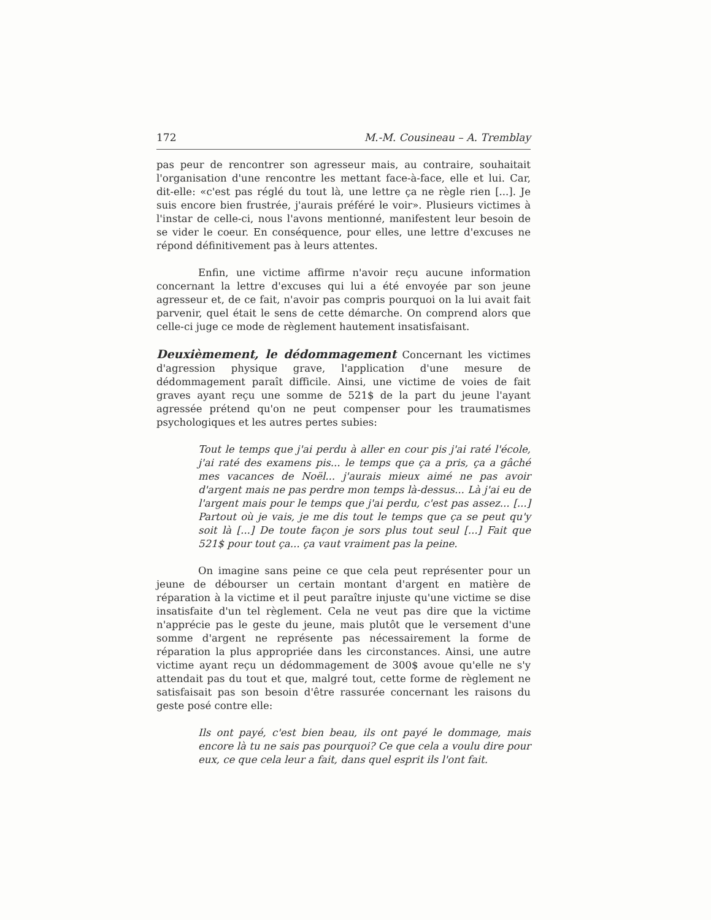172 M.-M. Cousineau – A. Tremblay
pas peur de rencontrer son agresseur mais, au contraire, souhaitait l'organisation d'une rencontre les mettant face-à-face, elle et lui. Car, dit-elle: «c'est pas réglé du tout là, une lettre ça ne règle rien [...]. Je suis encore bien frustrée, j'aurais préféré le voir». Plusieurs victimes à l'instar de celle-ci, nous l'avons mentionné, manifestent leur besoin de se vider le coeur. En conséquence, pour elles, une lettre d'excuses ne répond définitivement pas à leurs attentes.
Enfin, une victime affirme n'avoir reçu aucune information concernant la lettre d'excuses qui lui a été envoyée par son jeune agresseur et, de ce fait, n'avoir pas compris pourquoi on la lui avait fait parvenir, quel était le sens de cette démarche. On comprend alors que celle-ci juge ce mode de règlement hautement insatisfaisant.
Deuxièmement, le dédommagement Concernant les victimes d'agression physique grave, l'application d'une mesure de dédommagement paraît difficile. Ainsi, une victime de voies de fait graves ayant reçu une somme de 521$ de la part du jeune l'ayant agressée prétend qu'on ne peut compenser pour les traumatismes psychologiques et les autres pertes subies:
Tout le temps que j'ai perdu à aller en cour pis j'ai raté l'école, j'ai raté des examens pis... le temps que ça a pris, ça a gâché mes vacances de Noël... j'aurais mieux aimé ne pas avoir d'argent mais ne pas perdre mon temps là-dessus... Là j'ai eu de l'argent mais pour le temps que j'ai perdu, c'est pas assez... [...] Partout où je vais, je me dis tout le temps que ça se peut qu'y soit là [...] De toute façon je sors plus tout seul [...] Fait que 521$ pour tout ça... ça vaut vraiment pas la peine.
On imagine sans peine ce que cela peut représenter pour un jeune de débourser un certain montant d'argent en matière de réparation à la victime et il peut paraître injuste qu'une victime se dise insatisfaite d'un tel règlement. Cela ne veut pas dire que la victime n'apprécie pas le geste du jeune, mais plutôt que le versement d'une somme d'argent ne représente pas nécessairement la forme de réparation la plus appropriée dans les circonstances. Ainsi, une autre victime ayant reçu un dédommagement de 300$ avoue qu'elle ne s'y attendait pas du tout et que, malgré tout, cette forme de règlement ne satisfaisait pas son besoin d'être rassurée concernant les raisons du geste posé contre elle:
Ils ont payé, c'est bien beau, ils ont payé le dommage, mais encore là tu ne sais pas pourquoi? Ce que cela a voulu dire pour eux, ce que cela leur a fait, dans quel esprit ils l'ont fait.